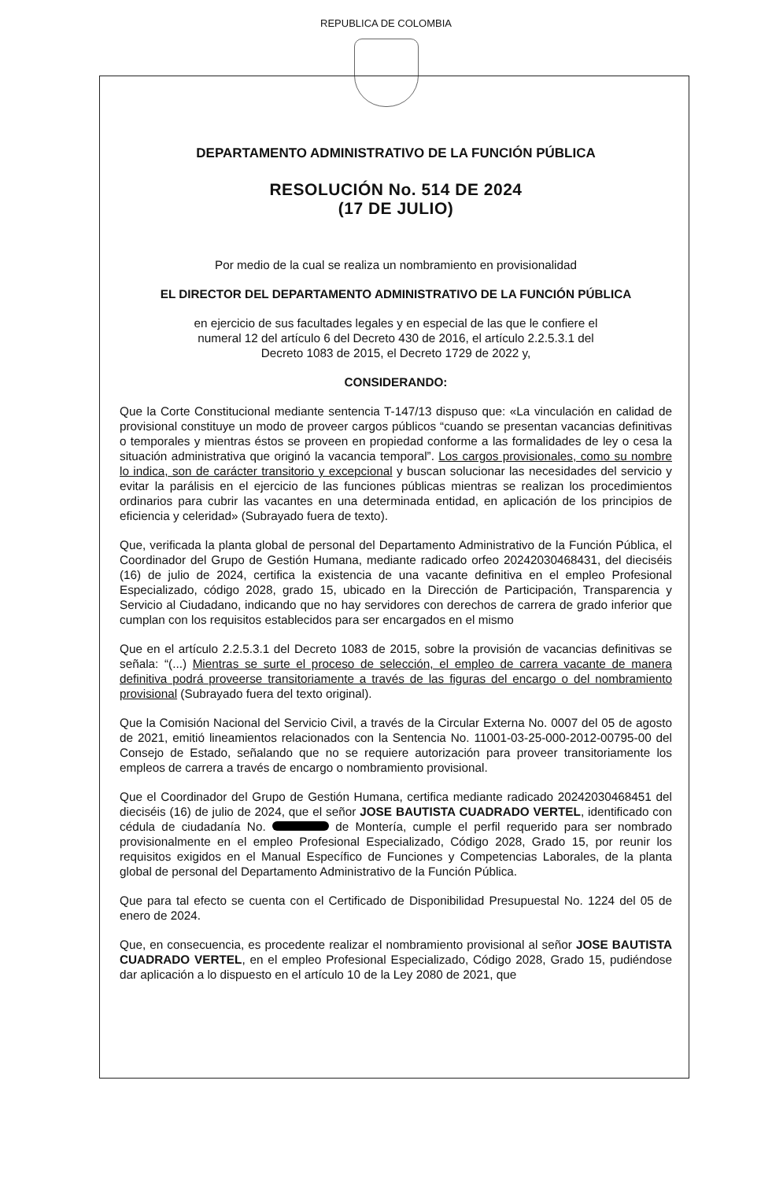REPUBLICA DE COLOMBIA
DEPARTAMENTO ADMINISTRATIVO DE LA FUNCIÓN PÚBLICA
RESOLUCIÓN No. 514 DE 2024
(17 DE JULIO)
Por medio de la cual se realiza un nombramiento en provisionalidad
EL DIRECTOR DEL DEPARTAMENTO ADMINISTRATIVO DE LA FUNCIÓN PÚBLICA
en ejercicio de sus facultades legales y en especial de las que le confiere el
numeral 12 del artículo 6 del Decreto 430 de 2016, el artículo 2.2.5.3.1 del
Decreto 1083 de 2015, el Decreto 1729 de 2022 y,
CONSIDERANDO:
Que la Corte Constitucional mediante sentencia T-147/13 dispuso que: «La vinculación en calidad de provisional constituye un modo de proveer cargos públicos “cuando se presentan vacancias definitivas o temporales y mientras éstos se proveen en propiedad conforme a las formalidades de ley o cesa la situación administrativa que originó la vacancia temporal”. Los cargos provisionales, como su nombre lo indica, son de carácter transitorio y excepcional y buscan solucionar las necesidades del servicio y evitar la parálisis en el ejercicio de las funciones públicas mientras se realizan los procedimientos ordinarios para cubrir las vacantes en una determinada entidad, en aplicación de los principios de eficiencia y celeridad» (Subrayado fuera de texto).
Que, verificada la planta global de personal del Departamento Administrativo de la Función Pública, el Coordinador del Grupo de Gestión Humana, mediante radicado orfeo 20242030468431, del dieciséis (16) de julio de 2024, certifica la existencia de una vacante definitiva en el empleo Profesional Especializado, código 2028, grado 15, ubicado en la Dirección de Participación, Transparencia y Servicio al Ciudadano, indicando que no hay servidores con derechos de carrera de grado inferior que cumplan con los requisitos establecidos para ser encargados en el mismo
Que en el artículo 2.2.5.3.1 del Decreto 1083 de 2015, sobre la provisión de vacancias definitivas se señala: “(...) Mientras se surte el proceso de selección, el empleo de carrera vacante de manera definitiva podrá proveerse transitoriamente a través de las figuras del encargo o del nombramiento provisional (Subrayado fuera del texto original).
Que la Comisión Nacional del Servicio Civil, a través de la Circular Externa No. 0007 del 05 de agosto de 2021, emitió lineamientos relacionados con la Sentencia No. 11001-03-25-000-2012-00795-00 del Consejo de Estado, señalando que no se requiere autorización para proveer transitoriamente los empleos de carrera a través de encargo o nombramiento provisional.
Que el Coordinador del Grupo de Gestión Humana, certifica mediante radicado 20242030468451 del dieciséis (16) de julio de 2024, que el señor JOSE BAUTISTA CUADRADO VERTEL, identificado con cédula de ciudadanía No. de Montería, cumple el perfil requerido para ser nombrado provisionalmente en el empleo Profesional Especializado, Código 2028, Grado 15, por reunir los requisitos exigidos en el Manual Específico de Funciones y Competencias Laborales, de la planta global de personal del Departamento Administrativo de la Función Pública.
Que para tal efecto se cuenta con el Certificado de Disponibilidad Presupuestal No. 1224 del 05 de enero de 2024.
Que, en consecuencia, es procedente realizar el nombramiento provisional al señor JOSE BAUTISTA CUADRADO VERTEL, en el empleo Profesional Especializado, Código 2028, Grado 15, pudiéndose dar aplicación a lo dispuesto en el artículo 10 de la Ley 2080 de 2021, que